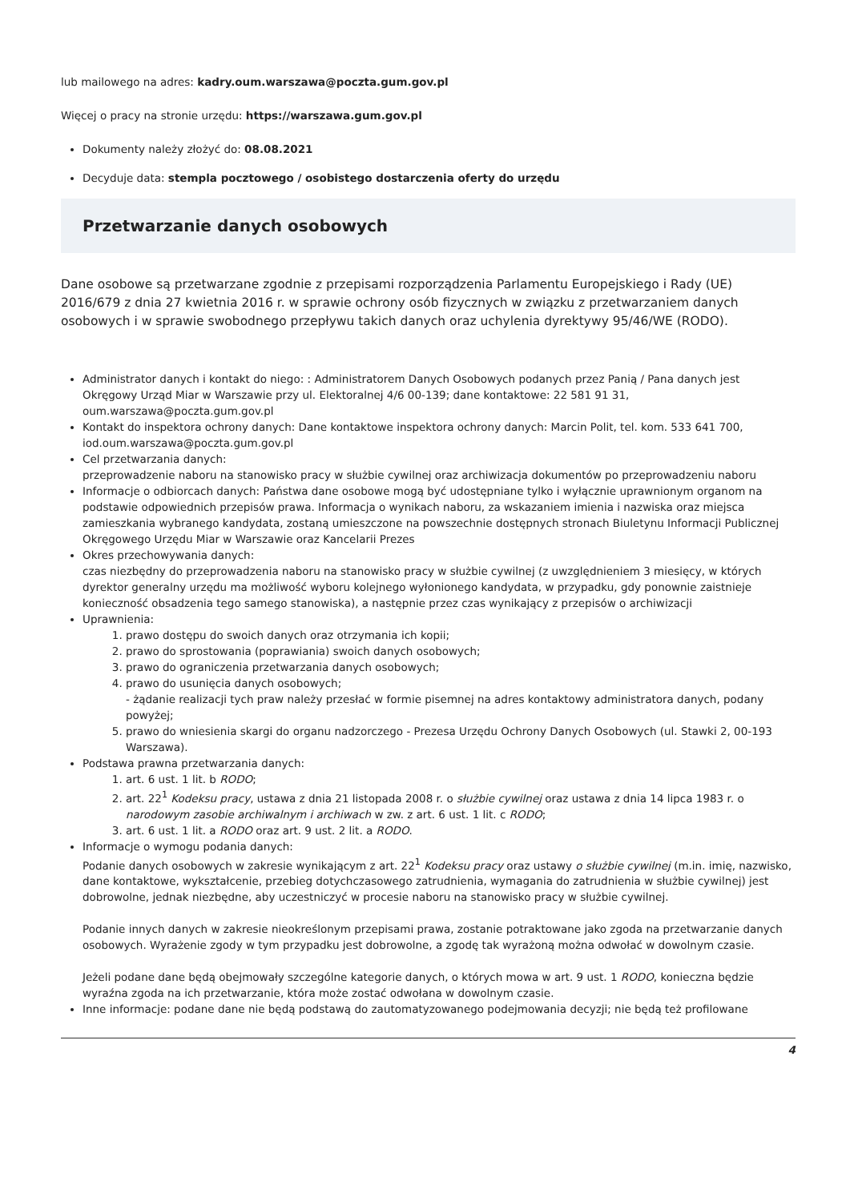lub mailowego na adres: kadry.oum.warszawa@poczta.gum.gov.pl
Więcej o pracy na stronie urzędu: https://warszawa.gum.gov.pl
Dokumenty należy złożyć do: 08.08.2021
Decyduje data: stempla pocztowego / osobistego dostarczenia oferty do urzędu
Przetwarzanie danych osobowych
Dane osobowe są przetwarzane zgodnie z przepisami rozporządzenia Parlamentu Europejskiego i Rady (UE) 2016/679 z dnia 27 kwietnia 2016 r. w sprawie ochrony osób fizycznych w związku z przetwarzaniem danych osobowych i w sprawie swobodnego przepływu takich danych oraz uchylenia dyrektywy 95/46/WE (RODO).
Administrator danych i kontakt do niego: : Administratorem Danych Osobowych podanych przez Panią / Pana danych jest Okręgowy Urząd Miar w Warszawie przy ul. Elektoralnej 4/6 00-139; dane kontaktowe: 22 581 91 31, oum.warszawa@poczta.gum.gov.pl
Kontakt do inspektora ochrony danych: Dane kontaktowe inspektora ochrony danych: Marcin Polit, tel. kom. 533 641 700, iod.oum.warszawa@poczta.gum.gov.pl
Cel przetwarzania danych:
przeprowadzenie naboru na stanowisko pracy w służbie cywilnej oraz archiwizacja dokumentów po przeprowadzeniu naboru
Informacje o odbiorcach danych: Państwa dane osobowe mogą być udostępniane tylko i wyłącznie uprawnionym organom na podstawie odpowiednich przepisów prawa. Informacja o wynikach naboru, za wskazaniem imienia i nazwiska oraz miejsca zamieszkania wybranego kandydata, zostaną umieszczone na powszechnie dostępnych stronach Biuletynu Informacji Publicznej Okręgowego Urzędu Miar w Warszawie oraz Kancelarii Prezes
Okres przechowywania danych:
czas niezbędny do przeprowadzenia naboru na stanowisko pracy w służbie cywilnej (z uwzględnieniem 3 miesięcy, w których dyrektor generalny urzędu ma możliwość wyboru kolejnego wyłonionego kandydata, w przypadku, gdy ponownie zaistnieje konieczność obsadzenia tego samego stanowiska), a następnie przez czas wynikający z przepisów o archiwizacji
Uprawnienia:
1. prawo dostępu do swoich danych oraz otrzymania ich kopii;
2. prawo do sprostowania (poprawiania) swoich danych osobowych;
3. prawo do ograniczenia przetwarzania danych osobowych;
4. prawo do usunięcia danych osobowych;
- żądanie realizacji tych praw należy przesłać w formie pisemnej na adres kontaktowy administratora danych, podany powyżej;
5. prawo do wniesienia skargi do organu nadzorczego - Prezesa Urzędu Ochrony Danych Osobowych (ul. Stawki 2, 00-193 Warszawa).
Podstawa prawna przetwarzania danych:
1. art. 6 ust. 1 lit. b RODO;
2. art. 22<sup>1</sup> Kodeksu pracy, ustawa z dnia 21 listopada 2008 r. o służbie cywilnej oraz ustawa z dnia 14 lipca 1983 r. o narodowym zasobie archiwalnym i archiwach w zw. z art. 6 ust. 1 lit. c RODO;
3. art. 6 ust. 1 lit. a RODO oraz art. 9 ust. 2 lit. a RODO.
Informacje o wymogu podania danych:
Podanie danych osobowych w zakresie wynikającym z art. 22<sup>1</sup> Kodeksu pracy oraz ustawy o służbie cywilnej (m.in. imię, nazwisko, dane kontaktowe, wykształcenie, przebieg dotychczasowego zatrudnienia, wymagania do zatrudnienia w służbie cywilnej) jest dobrowolne, jednak niezbędne, aby uczestniczyć w procesie naboru na stanowisko pracy w służbie cywilnej.
Podanie innych danych w zakresie nieokreślonym przepisami prawa, zostanie potraktowane jako zgoda na przetwarzanie danych osobowych. Wyrażenie zgody w tym przypadku jest dobrowolne, a zgodę tak wyrażoną można odwołać w dowolnym czasie.
Jeżeli podane dane będą obejmowały szczególne kategorie danych, o których mowa w art. 9 ust. 1 RODO, konieczna będzie wyraźna zgoda na ich przetwarzanie, która może zostać odwołana w dowolnym czasie.
Inne informacje: podane dane nie będą podstawą do zautomatyzowanego podejmowania decyzji; nie będą też profilowane
4